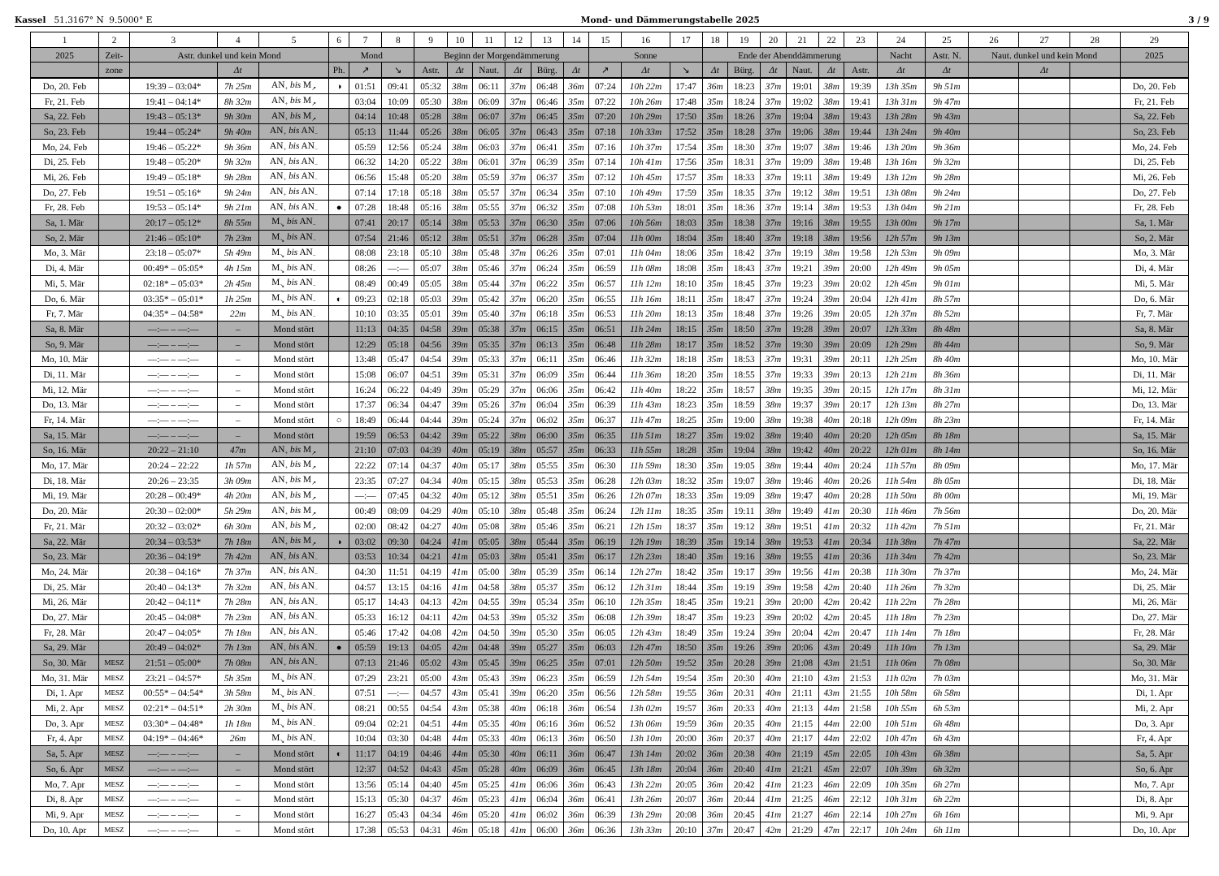Kassel 51.3167° N 9.5000° E Mond- und Dämmerungstabelle 2025 3 / 9
| 1 | 2 | 3 | 4 | 5 | 6 | 7 | 8 | 9 | 10 | 11 | 12 | 13 | 14 | 15 | 16 | 17 | 18 | 19 | 20 | 21 | 22 | 23 | 24 | 25 | 26 | 27 | 28 | 29 |
| --- | --- | --- | --- | --- | --- | --- | --- | --- | --- | --- | --- | --- | --- | --- | --- | --- | --- | --- | --- | --- | --- | --- | --- | --- | --- | --- | --- | --- |
| 2025 | Zeit- | Astr. dunkel und kein Mond | | | Mond | | | Beginn der Morgendämmerung | | | | | | Sonne | | | Ende der Abenddämmerung | | | | | | Nacht | Astr. N. | Naut. dunkel und kein Mond | | | 2025 |
| | zone | | Δt | | Ph. | ↗ | ↘ | Astr. | Δt | Naut. | Δt | Bürg. | Δt | ↗ | Δt | ↘ | Δt | Bürg. | Δt | Naut. | Δt | Astr. | Δt | Δt | | Δt | | |
| Do, 20. Feb | | 19:39 – 03:04* | 7h 25m | AN<sub>+</sub> bis M<sub>↗</sub> | ◑ | 01:51 | 09:41 | 05:32 | 38m | 06:11 | 37m | 06:48 | 36m | 07:24 | 10h 22m | 17:47 | 36m | 18:23 | 37m | 19:01 | 38m | 19:39 | 13h 35m | 9h 51m | | | | Do, 20. Feb |
| Fr, 21. Feb | | 19:41 – 04:14* | 8h 32m | AN<sub>+</sub> bis M<sub>↗</sub> | | 03:04 | 10:09 | 05:30 | 38m | 06:09 | 37m | 06:46 | 35m | 07:22 | 10h 26m | 17:48 | 35m | 18:24 | 37m | 19:02 | 38m | 19:41 | 13h 31m | 9h 47m | | | | Fr, 21. Feb |
| Sa, 22. Feb | | 19:43 – 05:13* | 9h 30m | AN<sub>+</sub> bis M<sub>↗</sub> | | 04:14 | 10:48 | 05:28 | 38m | 06:07 | 37m | 06:45 | 35m | 07:20 | 10h 29m | 17:50 | 35m | 18:26 | 37m | 19:04 | 38m | 19:43 | 13h 28m | 9h 43m | | | | Sa, 22. Feb |
| So, 23. Feb | | 19:44 – 05:24* | 9h 40m | AN<sub>+</sub> bis AN<sub>−</sub> | | 05:13 | 11:44 | 05:26 | 38m | 06:05 | 37m | 06:43 | 35m | 07:18 | 10h 33m | 17:52 | 35m | 18:28 | 37m | 19:06 | 38m | 19:44 | 13h 24m | 9h 40m | | | | So, 23. Feb |
| Mo, 24. Feb | | 19:46 – 05:22* | 9h 36m | AN<sub>+</sub> bis AN<sub>−</sub> | | 05:59 | 12:56 | 05:24 | 38m | 06:03 | 37m | 06:41 | 35m | 07:16 | 10h 37m | 17:54 | 35m | 18:30 | 37m | 19:07 | 38m | 19:46 | 13h 20m | 9h 36m | | | | Mo, 24. Feb |
| Di, 25. Feb | | 19:48 – 05:20* | 9h 32m | AN<sub>+</sub> bis AN<sub>−</sub> | | 06:32 | 14:20 | 05:22 | 38m | 06:01 | 37m | 06:39 | 35m | 07:14 | 10h 41m | 17:56 | 35m | 18:31 | 37m | 19:09 | 38m | 19:48 | 13h 16m | 9h 32m | | | | Di, 25. Feb |
| Mi, 26. Feb | | 19:49 – 05:18* | 9h 28m | AN<sub>+</sub> bis AN<sub>−</sub> | | 06:56 | 15:48 | 05:20 | 38m | 05:59 | 37m | 06:37 | 35m | 07:12 | 10h 45m | 17:57 | 35m | 18:33 | 37m | 19:11 | 38m | 19:49 | 13h 12m | 9h 28m | | | | Mi, 26. Feb |
| Do, 27. Feb | | 19:51 – 05:16* | 9h 24m | AN<sub>+</sub> bis AN<sub>−</sub> | | 07:14 | 17:18 | 05:18 | 38m | 05:57 | 37m | 06:34 | 35m | 07:10 | 10h 49m | 17:59 | 35m | 18:35 | 37m | 19:12 | 38m | 19:51 | 13h 08m | 9h 24m | | | | Do, 27. Feb |
| Fr, 28. Feb | | 19:53 – 05:14* | 9h 21m | AN<sub>+</sub> bis AN<sub>−</sub> | ● | 07:28 | 18:48 | 05:16 | 38m | 05:55 | 37m | 06:32 | 35m | 07:08 | 10h 53m | 18:01 | 35m | 18:36 | 37m | 19:14 | 38m | 19:53 | 13h 04m | 9h 21m | | | | Fr, 28. Feb |
| Sa, 1. Mär | | 20:17 – 05:12* | 8h 55m | M<sub>↘</sub> bis AN<sub>−</sub> | | 07:41 | 20:17 | 05:14 | 38m | 05:53 | 37m | 06:30 | 35m | 07:06 | 10h 56m | 18:03 | 35m | 18:38 | 37m | 19:16 | 38m | 19:55 | 13h 00m | 9h 17m | | | | Sa, 1. Mär |
| So, 2. Mär | | 21:46 – 05:10* | 7h 23m | M<sub>↘</sub> bis AN<sub>−</sub> | | 07:54 | 21:46 | 05:12 | 38m | 05:51 | 37m | 06:28 | 35m | 07:04 | 11h 00m | 18:04 | 35m | 18:40 | 37m | 19:18 | 38m | 19:56 | 12h 57m | 9h 13m | | | | So, 2. Mär |
| Mo, 3. Mär | | 23:18 – 05:07* | 5h 49m | M<sub>↘</sub> bis AN<sub>−</sub> | | 08:08 | 23:18 | 05:10 | 38m | 05:48 | 37m | 06:26 | 35m | 07:01 | 11h 04m | 18:06 | 35m | 18:42 | 37m | 19:19 | 38m | 19:58 | 12h 53m | 9h 09m | | | | Mo, 3. Mär |
| Di, 4. Mär | | 00:49* – 05:05* | 4h 15m | M<sub>↘</sub> bis AN<sub>−</sub> | | 08:26 | —:— | 05:07 | 38m | 05:46 | 37m | 06:24 | 35m | 06:59 | 11h 08m | 18:08 | 35m | 18:43 | 37m | 19:21 | 39m | 20:00 | 12h 49m | 9h 05m | | | | Di, 4. Mär |
| Mi, 5. Mär | | 02:18* – 05:03* | 2h 45m | M<sub>↘</sub> bis AN<sub>−</sub> | | 08:49 | 00:49 | 05:05 | 38m | 05:44 | 37m | 06:22 | 35m | 06:57 | 11h 12m | 18:10 | 35m | 18:45 | 37m | 19:23 | 39m | 20:02 | 12h 45m | 9h 01m | | | | Mi, 5. Mär |
| Do, 6. Mär | | 03:35* – 05:01* | 1h 25m | M<sub>↘</sub> bis AN<sub>−</sub> | ◐ | 09:23 | 02:18 | 05:03 | 39m | 05:42 | 37m | 06:20 | 35m | 06:55 | 11h 16m | 18:11 | 35m | 18:47 | 37m | 19:24 | 39m | 20:04 | 12h 41m | 8h 57m | | | | Do, 6. Mär |
| Fr, 7. Mär | | 04:35* – 04:58* | 22m | M<sub>↘</sub> bis AN<sub>−</sub> | | 10:10 | 03:35 | 05:01 | 39m | 05:40 | 37m | 06:18 | 35m | 06:53 | 11h 20m | 18:13 | 35m | 18:48 | 37m | 19:26 | 39m | 20:05 | 12h 37m | 8h 52m | | | | Fr, 7. Mär |
| Sa, 8. Mär | | —:— – —:— | – | Mond stört | | 11:13 | 04:35 | 04:58 | 39m | 05:38 | 37m | 06:15 | 35m | 06:51 | 11h 24m | 18:15 | 35m | 18:50 | 37m | 19:28 | 39m | 20:07 | 12h 33m | 8h 48m | | | | Sa, 8. Mär |
| So, 9. Mär | | —:— – —:— | – | Mond stört | | 12:29 | 05:18 | 04:56 | 39m | 05:35 | 37m | 06:13 | 35m | 06:48 | 11h 28m | 18:17 | 35m | 18:52 | 37m | 19:30 | 39m | 20:09 | 12h 29m | 8h 44m | | | | So, 9. Mär |
| Mo, 10. Mär | | —:— – —:— | – | Mond stört | | 13:48 | 05:47 | 04:54 | 39m | 05:33 | 37m | 06:11 | 35m | 06:46 | 11h 32m | 18:18 | 35m | 18:53 | 37m | 19:31 | 39m | 20:11 | 12h 25m | 8h 40m | | | | Mo, 10. Mär |
| Di, 11. Mär | | —:— – —:— | – | Mond stört | | 15:08 | 06:07 | 04:51 | 39m | 05:31 | 37m | 06:09 | 35m | 06:44 | 11h 36m | 18:20 | 35m | 18:55 | 37m | 19:33 | 39m | 20:13 | 12h 21m | 8h 36m | | | | Di, 11. Mär |
| Mi, 12. Mär | | —:— – —:— | – | Mond stört | | 16:24 | 06:22 | 04:49 | 39m | 05:29 | 37m | 06:06 | 35m | 06:42 | 11h 40m | 18:22 | 35m | 18:57 | 38m | 19:35 | 39m | 20:15 | 12h 17m | 8h 31m | | | | Mi, 12. Mär |
| Do, 13. Mär | | —:— – —:— | – | Mond stört | | 17:37 | 06:34 | 04:47 | 39m | 05:26 | 37m | 06:04 | 35m | 06:39 | 11h 43m | 18:23 | 35m | 18:59 | 38m | 19:37 | 39m | 20:17 | 12h 13m | 8h 27m | | | | Do, 13. Mär |
| Fr, 14. Mär | | —:— – —:— | – | Mond stört | ○ | 18:49 | 06:44 | 04:44 | 39m | 05:24 | 37m | 06:02 | 35m | 06:37 | 11h 47m | 18:25 | 35m | 19:00 | 38m | 19:38 | 40m | 20:18 | 12h 09m | 8h 23m | | | | Fr, 14. Mär |
| Sa, 15. Mär | | —:— – —:— | – | Mond stört | | 19:59 | 06:53 | 04:42 | 39m | 05:22 | 38m | 06:00 | 35m | 06:35 | 11h 51m | 18:27 | 35m | 19:02 | 38m | 19:40 | 40m | 20:20 | 12h 05m | 8h 18m | | | | Sa, 15. Mär |
| So, 16. Mär | | 20:22 – 21:10 | 47m | AN<sub>+</sub> bis M<sub>↗</sub> | | 21:10 | 07:03 | 04:39 | 40m | 05:19 | 38m | 05:57 | 35m | 06:33 | 11h 55m | 18:28 | 35m | 19:04 | 38m | 19:42 | 40m | 20:22 | 12h 01m | 8h 14m | | | | So, 16. Mär |
| Mo, 17. Mär | | 20:24 – 22:22 | 1h 57m | AN<sub>+</sub> bis M<sub>↗</sub> | | 22:22 | 07:14 | 04:37 | 40m | 05:17 | 38m | 05:55 | 35m | 06:30 | 11h 59m | 18:30 | 35m | 19:05 | 38m | 19:44 | 40m | 20:24 | 11h 57m | 8h 09m | | | | Mo, 17. Mär |
| Di, 18. Mär | | 20:26 – 23:35 | 3h 09m | AN<sub>+</sub> bis M<sub>↗</sub> | | 23:35 | 07:27 | 04:34 | 40m | 05:15 | 38m | 05:53 | 35m | 06:28 | 12h 03m | 18:32 | 35m | 19:07 | 38m | 19:46 | 40m | 20:26 | 11h 54m | 8h 05m | | | | Di, 18. Mär |
| Mi, 19. Mär | | 20:28 – 00:49* | 4h 20m | AN<sub>+</sub> bis M<sub>↗</sub> | | —:— | 07:45 | 04:32 | 40m | 05:12 | 38m | 05:51 | 35m | 06:26 | 12h 07m | 18:33 | 35m | 19:09 | 38m | 19:47 | 40m | 20:28 | 11h 50m | 8h 00m | | | | Mi, 19. Mär |
| Do, 20. Mär | | 20:30 – 02:00* | 5h 29m | AN<sub>+</sub> bis M<sub>↗</sub> | | 00:49 | 08:09 | 04:29 | 40m | 05:10 | 38m | 05:48 | 35m | 06:24 | 12h 11m | 18:35 | 35m | 19:11 | 38m | 19:49 | 41m | 20:30 | 11h 46m | 7h 56m | | | | Do, 20. Mär |
| Fr, 21. Mär | | 20:32 – 03:02* | 6h 30m | AN<sub>+</sub> bis M<sub>↗</sub> | | 02:00 | 08:42 | 04:27 | 40m | 05:08 | 38m | 05:46 | 35m | 06:21 | 12h 15m | 18:37 | 35m | 19:12 | 38m | 19:51 | 41m | 20:32 | 11h 42m | 7h 51m | | | | Fr, 21. Mär |
| Sa, 22. Mär | | 20:34 – 03:53* | 7h 18m | AN<sub>+</sub> bis M<sub>↗</sub> | ◑ | 03:02 | 09:30 | 04:24 | 41m | 05:05 | 38m | 05:44 | 35m | 06:19 | 12h 19m | 18:39 | 35m | 19:14 | 38m | 19:53 | 41m | 20:34 | 11h 38m | 7h 47m | | | | Sa, 22. Mär |
| So, 23. Mär | | 20:36 – 04:19* | 7h 42m | AN<sub>+</sub> bis AN<sub>−</sub> | | 03:53 | 10:34 | 04:21 | 41m | 05:03 | 38m | 05:41 | 35m | 06:17 | 12h 23m | 18:40 | 35m | 19:16 | 38m | 19:55 | 41m | 20:36 | 11h 34m | 7h 42m | | | | So, 23. Mär |
| Mo, 24. Mär | | 20:38 – 04:16* | 7h 37m | AN<sub>+</sub> bis AN<sub>−</sub> | | 04:30 | 11:51 | 04:19 | 41m | 05:00 | 38m | 05:39 | 35m | 06:14 | 12h 27m | 18:42 | 35m | 19:17 | 39m | 19:56 | 41m | 20:38 | 11h 30m | 7h 37m | | | | Mo, 24. Mär |
| Di, 25. Mär | | 20:40 – 04:13* | 7h 32m | AN<sub>+</sub> bis AN<sub>−</sub> | | 04:57 | 13:15 | 04:16 | 41m | 04:58 | 38m | 05:37 | 35m | 06:12 | 12h 31m | 18:44 | 35m | 19:19 | 39m | 19:58 | 42m | 20:40 | 11h 26m | 7h 32m | | | | Di, 25. Mär |
| Mi, 26. Mär | | 20:42 – 04:11* | 7h 28m | AN<sub>+</sub> bis AN<sub>−</sub> | | 05:17 | 14:43 | 04:13 | 42m | 04:55 | 39m | 05:34 | 35m | 06:10 | 12h 35m | 18:45 | 35m | 19:21 | 39m | 20:00 | 42m | 20:42 | 11h 22m | 7h 28m | | | | Mi, 26. Mär |
| Do, 27. Mär | | 20:45 – 04:08* | 7h 23m | AN<sub>+</sub> bis AN<sub>−</sub> | | 05:33 | 16:12 | 04:11 | 42m | 04:53 | 39m | 05:32 | 35m | 06:08 | 12h 39m | 18:47 | 35m | 19:23 | 39m | 20:02 | 42m | 20:45 | 11h 18m | 7h 23m | | | | Do, 27. Mär |
| Fr, 28. Mär | | 20:47 – 04:05* | 7h 18m | AN<sub>+</sub> bis AN<sub>−</sub> | | 05:46 | 17:42 | 04:08 | 42m | 04:50 | 39m | 05:30 | 35m | 06:05 | 12h 43m | 18:49 | 35m | 19:24 | 39m | 20:04 | 42m | 20:47 | 11h 14m | 7h 18m | | | | Fr, 28. Mär |
| Sa, 29. Mär | | 20:49 – 04:02* | 7h 13m | AN<sub>+</sub> bis AN<sub>−</sub> | ● | 05:59 | 19:13 | 04:05 | 42m | 04:48 | 39m | 05:27 | 35m | 06:03 | 12h 47m | 18:50 | 35m | 19:26 | 39m | 20:06 | 43m | 20:49 | 11h 10m | 7h 13m | | | | Sa, 29. Mär |
| So, 30. Mär | MESZ | 21:51 – 05:00* | 7h 08m | AN<sub>+</sub> bis AN<sub>−</sub> | | 07:13 | 21:46 | 05:02 | 43m | 05:45 | 39m | 06:25 | 35m | 07:01 | 12h 50m | 19:52 | 35m | 20:28 | 39m | 21:08 | 43m | 21:51 | 11h 06m | 7h 08m | | | | So, 30. Mär |
| Mo, 31. Mär | MESZ | 23:21 – 04:57* | 5h 35m | M<sub>↘</sub> bis AN<sub>−</sub> | | 07:29 | 23:21 | 05:00 | 43m | 05:43 | 39m | 06:23 | 35m | 06:59 | 12h 54m | 19:54 | 35m | 20:30 | 40m | 21:10 | 43m | 21:53 | 11h 02m | 7h 03m | | | | Mo, 31. Mär |
| Di, 1. Apr | MESZ | 00:55* – 04:54* | 3h 58m | M<sub>↘</sub> bis AN<sub>−</sub> | | 07:51 | —:— | 04:57 | 43m | 05:41 | 39m | 06:20 | 35m | 06:56 | 12h 58m | 19:55 | 36m | 20:31 | 40m | 21:11 | 43m | 21:55 | 10h 58m | 6h 58m | | | | Di, 1. Apr |
| Mi, 2. Apr | MESZ | 02:21* – 04:51* | 2h 30m | M<sub>↘</sub> bis AN<sub>−</sub> | | 08:21 | 00:55 | 04:54 | 43m | 05:38 | 40m | 06:18 | 36m | 06:54 | 13h 02m | 19:57 | 36m | 20:33 | 40m | 21:13 | 44m | 21:58 | 10h 55m | 6h 53m | | | | Mi, 2. Apr |
| Do, 3. Apr | MESZ | 03:30* – 04:48* | 1h 18m | M<sub>↘</sub> bis AN<sub>−</sub> | | 09:04 | 02:21 | 04:51 | 44m | 05:35 | 40m | 06:16 | 36m | 06:52 | 13h 06m | 19:59 | 36m | 20:35 | 40m | 21:15 | 44m | 22:00 | 10h 51m | 6h 48m | | | | Do, 3. Apr |
| Fr, 4. Apr | MESZ | 04:19* – 04:46* | 26m | M<sub>↘</sub> bis AN<sub>−</sub> | | 10:04 | 03:30 | 04:48 | 44m | 05:33 | 40m | 06:13 | 36m | 06:50 | 13h 10m | 20:00 | 36m | 20:37 | 40m | 21:17 | 44m | 22:02 | 10h 47m | 6h 43m | | | | Fr, 4. Apr |
| Sa, 5. Apr | MESZ | —:— – —:— | – | Mond stört | ◐ | 11:17 | 04:19 | 04:46 | 44m | 05:30 | 40m | 06:11 | 36m | 06:47 | 13h 14m | 20:02 | 36m | 20:38 | 40m | 21:19 | 45m | 22:05 | 10h 43m | 6h 38m | | | | Sa, 5. Apr |
| So, 6. Apr | MESZ | —:— – —:— | – | Mond stört | | 12:37 | 04:52 | 04:43 | 45m | 05:28 | 40m | 06:09 | 36m | 06:45 | 13h 18m | 20:04 | 36m | 20:40 | 41m | 21:21 | 45m | 22:07 | 10h 39m | 6h 32m | | | | So, 6. Apr |
| Mo, 7. Apr | MESZ | —:— – —:— | – | Mond stört | | 13:56 | 05:14 | 04:40 | 45m | 05:25 | 41m | 06:06 | 36m | 06:43 | 13h 22m | 20:05 | 36m | 20:42 | 41m | 21:23 | 46m | 22:09 | 10h 35m | 6h 27m | | | | Mo, 7. Apr |
| Di, 8. Apr | MESZ | —:— – —:— | – | Mond stört | | 15:13 | 05:30 | 04:37 | 46m | 05:23 | 41m | 06:04 | 36m | 06:41 | 13h 26m | 20:07 | 36m | 20:44 | 41m | 21:25 | 46m | 22:12 | 10h 31m | 6h 22m | | | | Di, 8. Apr |
| Mi, 9. Apr | MESZ | —:— – —:— | – | Mond stört | | 16:27 | 05:43 | 04:34 | 46m | 05:20 | 41m | 06:02 | 36m | 06:39 | 13h 29m | 20:08 | 36m | 20:45 | 41m | 21:27 | 46m | 22:14 | 10h 27m | 6h 16m | | | | Mi, 9. Apr |
| Do, 10. Apr | MESZ | —:— – —:— | – | Mond stört | | 17:38 | 05:53 | 04:31 | 46m | 05:18 | 41m | 06:00 | 36m | 06:36 | 13h 33m | 20:10 | 37m | 20:47 | 42m | 21:29 | 47m | 22:17 | 10h 24m | 6h 11m | | | | Do, 10. Apr |